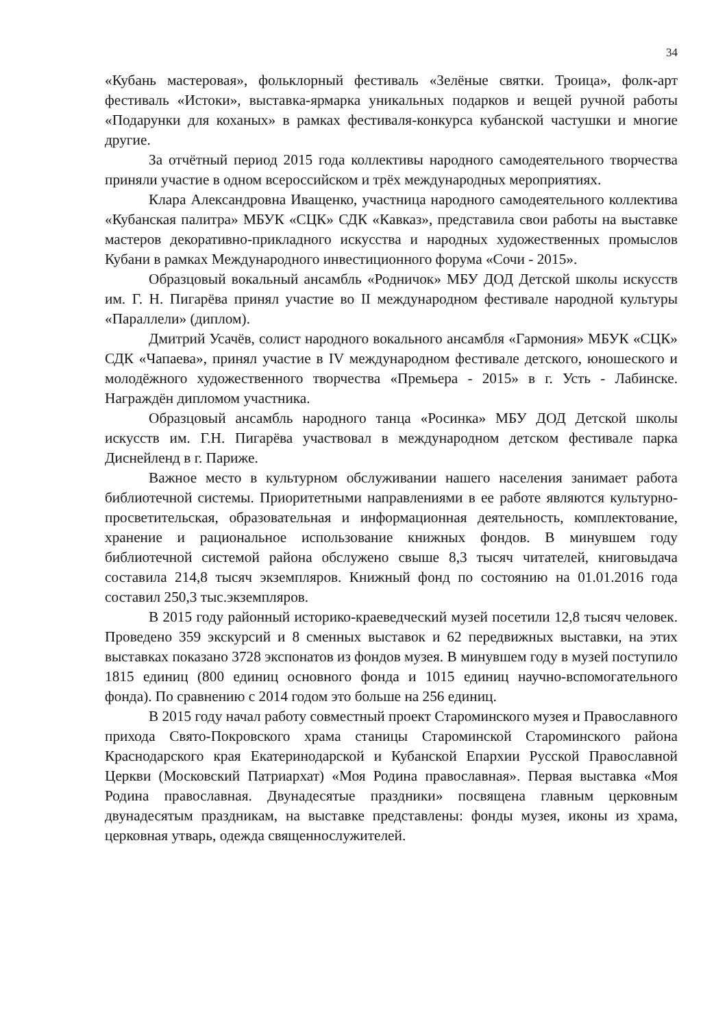34
«Кубань мастеровая», фольклорный фестиваль «Зелёные святки. Троица», фолк-арт фестиваль «Истоки», выставка-ярмарка уникальных подарков и вещей ручной работы «Подарунки для коханых» в рамках фестиваля-конкурса кубанской частушки и многие другие.
За отчётный период 2015 года коллективы народного самодеятельного творчества приняли участие в одном всероссийском и трёх международных мероприятиях.
Клара Александровна Иващенко, участница народного самодеятельного коллектива «Кубанская палитра» МБУК «СЦК» СДК «Кавказ», представила свои работы на выставке мастеров декоративно-прикладного искусства и народных художественных промыслов Кубани в рамках Международного инвестиционного форума «Сочи - 2015».
Образцовый вокальный ансамбль «Родничок» МБУ ДОД Детской школы искусств им. Г. Н. Пигарёва принял участие во II международном фестивале народной культуры «Параллели» (диплом).
Дмитрий Усачёв, солист народного вокального ансамбля «Гармония» МБУК «СЦК» СДК «Чапаева», принял участие в IV международном фестивале детского, юношеского и молодёжного художественного творчества «Премьера - 2015» в г. Усть - Лабинске. Награждён дипломом участника.
Образцовый ансамбль народного танца «Росинка» МБУ ДОД Детской школы искусств им. Г.Н. Пигарёва участвовал в международном детском фестивале парка Диснейленд в г. Париже.
Важное место в культурном обслуживании нашего населения занимает работа библиотечной системы. Приоритетными направлениями в ее работе являются культурно-просветительская, образовательная и информационная деятельность, комплектование, хранение и рациональное использование книжных фондов. В минувшем году библиотечной системой района обслужено свыше 8,3 тысяч читателей, книговыдача составила 214,8 тысяч экземпляров. Книжный фонд по состоянию на 01.01.2016 года составил 250,3 тыс.экземпляров.
В 2015 году районный историко-краеведческий музей посетили 12,8 тысяч человек. Проведено 359 экскурсий и 8 сменных выставок и 62 передвижных выставки, на этих выставках показано 3728 экспонатов из фондов музея. В минувшем году в музей поступило 1815 единиц (800 единиц основного фонда и 1015 единиц научно-вспомогательного фонда). По сравнению с 2014 годом это больше на 256 единиц.
В 2015 году начал работу совместный проект Староминского музея и Православного прихода Свято-Покровского храма станицы Староминской Староминского района Краснодарского края Екатеринодарской и Кубанской Епархии Русской Православной Церкви (Московский Патриархат) «Моя Родина православная». Первая выставка «Моя Родина православная. Двунадесятые праздники» посвящена главным церковным двунадесятым праздникам, на выставке представлены: фонды музея, иконы из храма, церковная утварь, одежда священнослужителей.